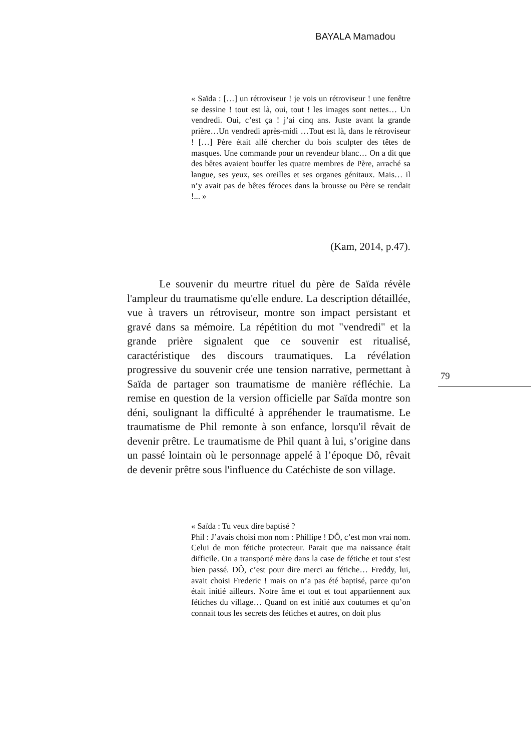BAYALA Mamadou
« Saïda : […] un rétroviseur ! je vois un rétroviseur ! une fenêtre se dessine ! tout est là, oui, tout ! les images sont nettes… Un vendredi. Oui, c’est ça ! j’ai cinq ans. Juste avant la grande prière…Un vendredi après-midi …Tout est là, dans le rétroviseur ! […] Père était allé chercher du bois sculpter des têtes de masques. Une commande pour un revendeur blanc… On a dit que des bêtes avaient bouffer les quatre membres de Père, arraché sa langue, ses yeux, ses oreilles et ses organes génitaux. Mais… il n’y avait pas de bêtes féroces dans la brousse ou Père se rendait !... »
(Kam, 2014, p.47).
Le souvenir du meurtre rituel du père de Saïda révèle l'ampleur du traumatisme qu'elle endure. La description détaillée, vue à travers un rétroviseur, montre son impact persistant et gravé dans sa mémoire. La répétition du mot "vendredi" et la grande prière signalent que ce souvenir est ritualisé, caractéristique des discours traumatiques. La révélation progressive du souvenir crée une tension narrative, permettant à Saïda de partager son traumatisme de manière réfléchie. La remise en question de la version officielle par Saïda montre son déni, soulignant la difficulté à appréhender le traumatisme. Le traumatisme de Phil remonte à son enfance, lorsqu'il rêvait de devenir prêtre. Le traumatisme de Phil quant à lui, s’origine dans un passé lointain où le personnage appelé à l’époque Dô, rêvait de devenir prêtre sous l'influence du Catéchiste de son village.
79
« Saïda : Tu veux dire baptisé ?
Phil : J’avais choisi mon nom : Phillipe ! DÔ, c’est mon vrai nom. Celui de mon fétiche protecteur. Parait que ma naissance était difficile. On a transporté mère dans la case de fétiche et tout s’est bien passé. DÔ, c’est pour dire merci au fétiche… Freddy, lui, avait choisi Frederic ! mais on n’a pas été baptisé, parce qu’on était initié ailleurs. Notre âme et tout et tout appartiennent aux fétiches du village… Quand on est initié aux coutumes et qu’on connait tous les secrets des fétiches et autres, on doit plus